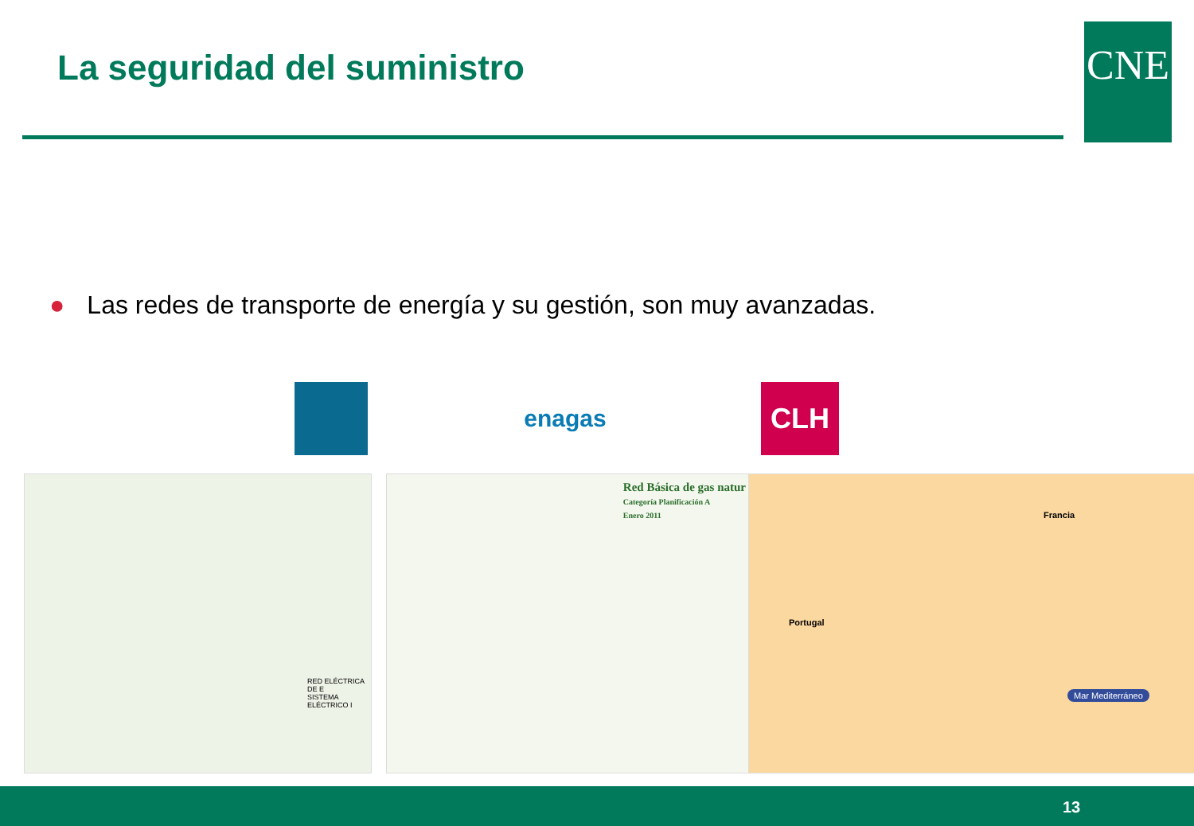La seguridad del suministro CNE
● Las redes de transporte de energía y su gestión, son muy avanzadas.
enagas CLH
RED ELÉCTRICA DE E
SISTEMA ELÉCTRICO I
Red Básica de gas natur
Categoría Planificación A
Enero 2011
Francia
Portugal
Mar Mediterráneo
13